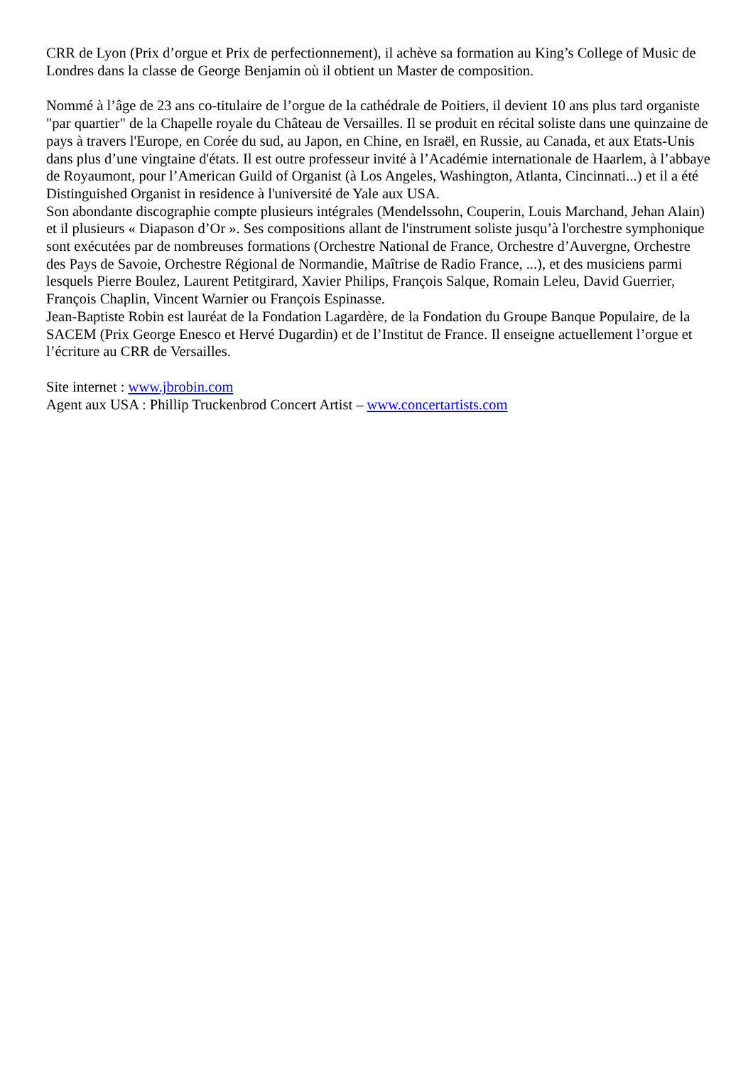CRR de Lyon (Prix d’orgue et Prix de perfectionnement), il achève sa formation au King’s College of Music de Londres dans la classe de George Benjamin où il obtient un Master de composition.
Nommé à l’âge de 23 ans co-titulaire de l’orgue de la cathédrale de Poitiers, il devient 10 ans plus tard organiste "par quartier" de la Chapelle royale du Château de Versailles. Il se produit en récital soliste dans une quinzaine de pays à travers l'Europe, en Corée du sud, au Japon, en Chine, en Israël, en Russie, au Canada, et aux Etats-Unis dans plus d’une vingtaine d'états. Il est outre professeur invité à l’Académie internationale de Haarlem, à l’abbaye de Royaumont, pour l’American Guild of Organist (à Los Angeles, Washington, Atlanta, Cincinnati...) et il a été Distinguished Organist in residence à l'université de Yale aux USA.
Son abondante discographie compte plusieurs intégrales (Mendelssohn, Couperin, Louis Marchand, Jehan Alain) et il plusieurs « Diapason d’Or ». Ses compositions allant de l'instrument soliste jusqu’à l'orchestre symphonique sont exécutées par de nombreuses formations (Orchestre National de France, Orchestre d’Auvergne, Orchestre des Pays de Savoie, Orchestre Régional de Normandie, Maîtrise de Radio France, ...), et des musiciens parmi lesquels Pierre Boulez, Laurent Petitgirard, Xavier Philips, François Salque, Romain Leleu, David Guerrier, François Chaplin, Vincent Warnier ou François Espinasse.
Jean-Baptiste Robin est lauréat de la Fondation Lagardère, de la Fondation du Groupe Banque Populaire, de la SACEM (Prix George Enesco et Hervé Dugardin) et de l’Institut de France. Il enseigne actuellement l’orgue et l’écriture au CRR de Versailles.
Site internet : www.jbrobin.com
Agent aux USA : Phillip Truckenbrod Concert Artist – www.concertartists.com